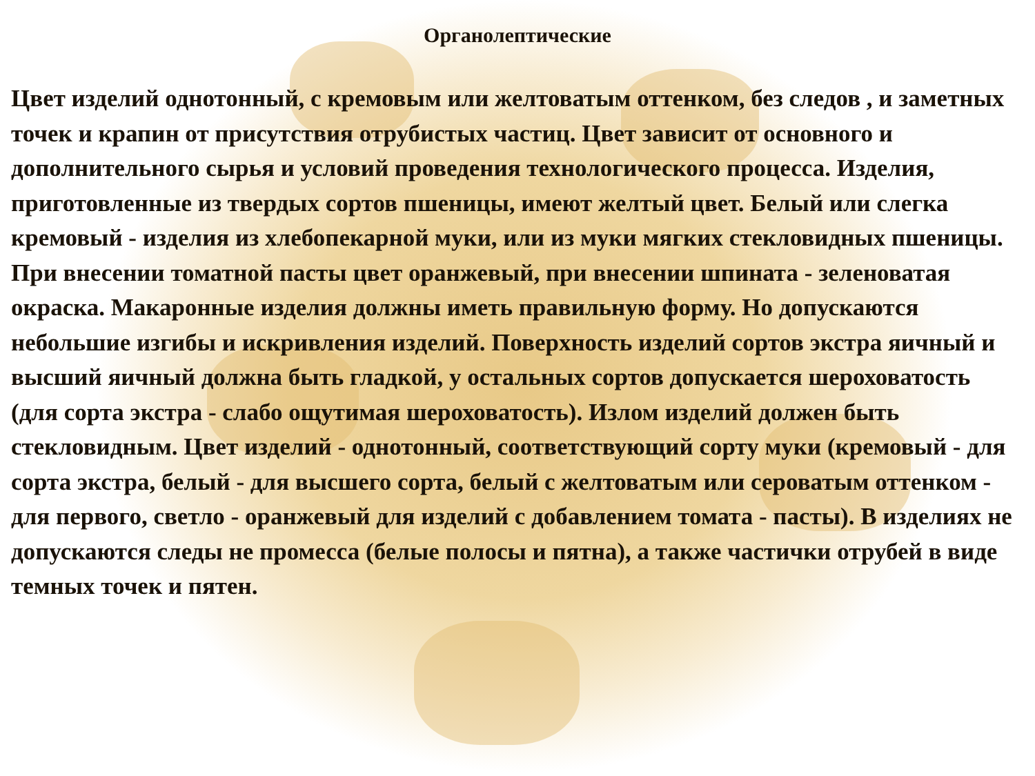Органолептические
Цвет изделий однотонный, с кремовым или желтоватым оттенком, без следов , и заметных точек и крапин от присутствия отрубистых частиц. Цвет зависит от основного и дополнительного сырья и условий проведения технологического процесса. Изделия, приготовленные из твердых сортов пшеницы, имеют желтый цвет. Белый или слегка кремовый - изделия из хлебопекарной муки, или из муки мягких стекловидных пшеницы. При внесении томатной пасты цвет оранжевый, при внесении шпината - зеленоватая окраска. Макаронные изделия должны иметь правильную форму. Но допускаются небольшие изгибы и искривления изделий. Поверхность изделий сортов экстра яичный и высший яичный должна быть гладкой, у остальных сортов допускается шероховатость (для сорта экстра - слабо ощутимая шероховатость). Излом изделий должен быть стекловидным. Цвет изделий - однотонный, соответствующий сорту муки (кремовый - для сорта экстра, белый - для высшего сорта, белый с желтоватым или сероватым оттенком - для первого, светло - оранжевый для изделий с добавлением томата - пасты). В изделиях не допускаются следы не промесса (белые полосы и пятна), а также частички отрубей в виде темных точек и пятен.